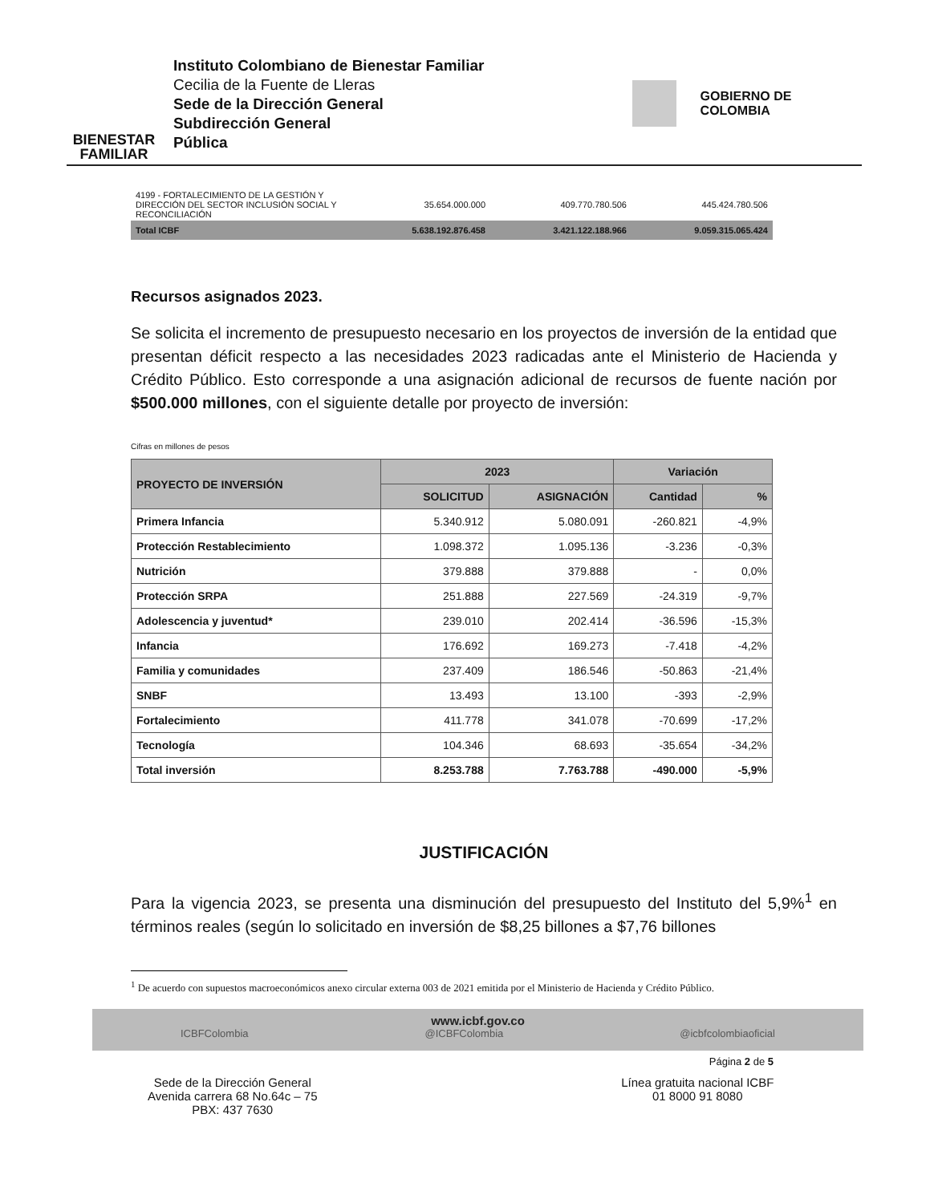BIENESTAR
FAMILIAR
Instituto Colombiano de Bienestar Familiar
Cecilia de la Fuente de Lleras
Sede de la Dirección General
Subdirección General
Pública
GOBIERNO DE COLOMBIA
| 4199 - FORTALECIMIENTO DE LA GESTIÓN Y DIRECCIÓN DEL SECTOR INCLUSIÓN SOCIAL Y RECONCILIACIÓN | 35.654.000.000 | 409.770.780.506 | 445.424.780.506 |
| Total ICBF | 5.638.192.876.458 | 3.421.122.188.966 | 9.059.315.065.424 |
Recursos asignados 2023.
Se solicita el incremento de presupuesto necesario en los proyectos de inversión de la entidad que presentan déficit respecto a las necesidades 2023 radicadas ante el Ministerio de Hacienda y Crédito Público. Esto corresponde a una asignación adicional de recursos de fuente nación por $500.000 millones, con el siguiente detalle por proyecto de inversión:
Cifras en millones de pesos
| PROYECTO DE INVERSIÓN | 2023 | | Variación | |
| --- | --- | --- | --- | --- |
| | SOLICITUD | ASIGNACIÓN | Cantidad | % |
| Primera Infancia | 5.340.912 | 5.080.091 | -260.821 | -4,9% |
| Protección Restablecimiento | 1.098.372 | 1.095.136 | -3.236 | -0,3% |
| Nutrición | 379.888 | 379.888 | - | 0,0% |
| Protección SRPA | 251.888 | 227.569 | -24.319 | -9,7% |
| Adolescencia y juventud* | 239.010 | 202.414 | -36.596 | -15,3% |
| Infancia | 176.692 | 169.273 | -7.418 | -4,2% |
| Familia y comunidades | 237.409 | 186.546 | -50.863 | -21,4% |
| SNBF | 13.493 | 13.100 | -393 | -2,9% |
| Fortalecimiento | 411.778 | 341.078 | -70.699 | -17,2% |
| Tecnología | 104.346 | 68.693 | -35.654 | -34,2% |
| Total inversión | 8.253.788 | 7.763.788 | -490.000 | -5,9% |
JUSTIFICACIÓN
Para la vigencia 2023, se presenta una disminución del presupuesto del Instituto del 5,9%<sup>1</sup> en términos reales (según lo solicitado en inversión de $8,25 billones a $7,76 billones
<sup>1</sup> De acuerdo con supuestos macroeconómicos anexo circular externa 003 de 2021 emitida por el Ministerio de Hacienda y Crédito Público.
www.icbf.gov.co
ICBFColombia @ICBFColombia @icbfcolombiaoficial
Página 2 de 5
Sede de la Dirección General
Avenida carrera 68 No.64c – 75
PBX: 437 7630
Línea gratuita nacional ICBF
01 8000 91 8080